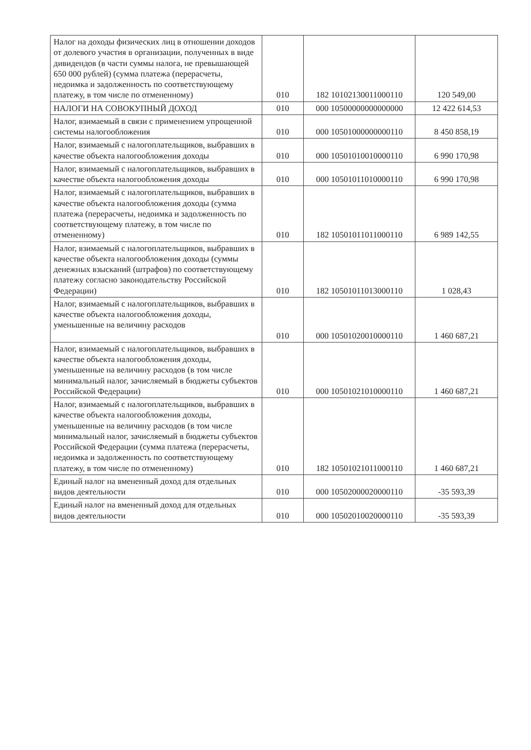| Налог на доходы физических лиц в отношении доходов от долевого участия в организации, полученных в виде дивидендов (в части суммы налога, не превышающей 650 000 рублей) (сумма платежа (перерасчеты, недоимка и задолженность по соответствующему платежу, в том числе по отмененному) | 010 | 182 10102130011000110 | 120 549,00 |
| НАЛОГИ НА СОВОКУПНЫЙ ДОХОД | 010 | 000 10500000000000000 | 12 422 614,53 |
| Налог, взимаемый в связи с применением упрощенной системы налогообложения | 010 | 000 10501000000000110 | 8 450 858,19 |
| Налог, взимаемый с налогоплательщиков, выбравших в качестве объекта налогообложения доходы | 010 | 000 10501010010000110 | 6 990 170,98 |
| Налог, взимаемый с налогоплательщиков, выбравших в качестве объекта налогообложения доходы | 010 | 000 10501011010000110 | 6 990 170,98 |
| Налог, взимаемый с налогоплательщиков, выбравших в качестве объекта налогообложения доходы (сумма платежа (перерасчеты, недоимка и задолженность по соответствующему платежу, в том числе по отмененному) | 010 | 182 10501011011000110 | 6 989 142,55 |
| Налог, взимаемый с налогоплательщиков, выбравших в качестве объекта налогообложения доходы (суммы денежных взысканий (штрафов) по соответствующему платежу согласно законодательству Российской Федерации) | 010 | 182 10501011013000110 | 1 028,43 |
| Налог, взимаемый с налогоплательщиков, выбравших в качестве объекта налогообложения доходы, уменьшенные на величину расходов | 010 | 000 10501020010000110 | 1 460 687,21 |
| Налог, взимаемый с налогоплательщиков, выбравших в качестве объекта налогообложения доходы, уменьшенные на величину расходов (в том числе минимальный налог, зачисляемый в бюджеты субъектов Российской Федерации) | 010 | 000 10501021010000110 | 1 460 687,21 |
| Налог, взимаемый с налогоплательщиков, выбравших в качестве объекта налогообложения доходы, уменьшенные на величину расходов (в том числе минимальный налог, зачисляемый в бюджеты субъектов Российской Федерации (сумма платежа (перерасчеты, недоимка и задолженность по соответствующему платежу, в том числе по отмененному) | 010 | 182 10501021011000110 | 1 460 687,21 |
| Единый налог на вмененный доход для отдельных видов деятельности | 010 | 000 10502000020000110 | -35 593,39 |
| Единый налог на вмененный доход для отдельных видов деятельности | 010 | 000 10502010020000110 | -35 593,39 |